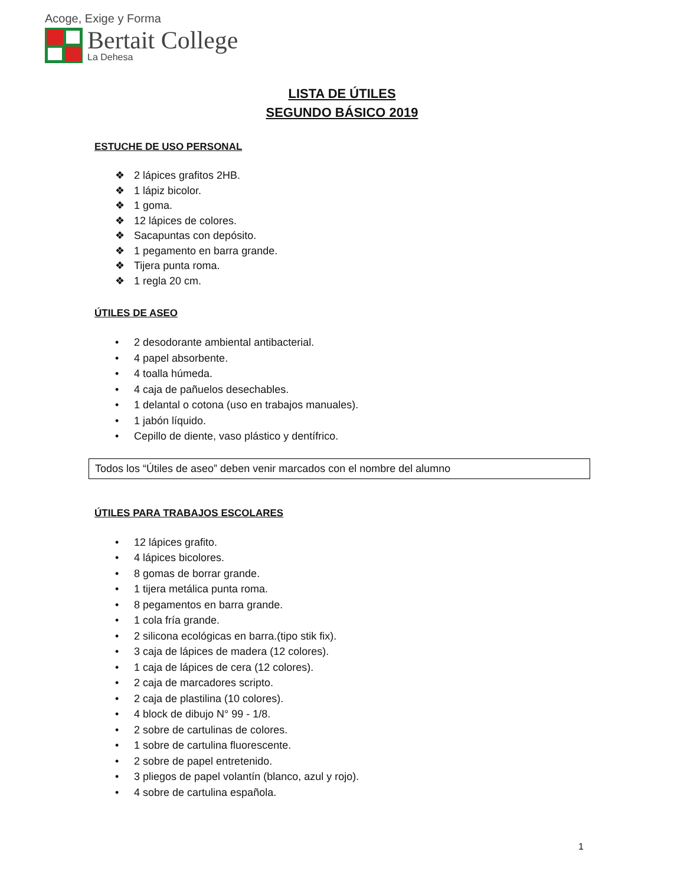Acoge, Exige y Forma
Bertait College
La Dehesa
LISTA DE ÚTILES
SEGUNDO BÁSICO 2019
ESTUCHE DE USO PERSONAL
❖ 2 lápices grafitos 2HB.
❖ 1 lápiz bicolor.
❖ 1 goma.
❖ 12 lápices de colores.
❖ Sacapuntas con depósito.
❖ 1 pegamento en barra grande.
❖ Tijera punta roma.
❖ 1 regla 20 cm.
ÚTILES DE ASEO
• 2 desodorante ambiental antibacterial.
• 4 papel absorbente.
• 4 toalla húmeda.
• 4 caja de pañuelos desechables.
• 1 delantal o cotona (uso en trabajos manuales).
• 1 jabón líquido.
• Cepillo de diente, vaso plástico y dentífrico.
Todos los “Útiles de aseo” deben venir marcados con el nombre del alumno
ÚTILES PARA TRABAJOS ESCOLARES
• 12 lápices grafito.
• 4 lápices bicolores.
• 8 gomas de borrar grande.
• 1 tijera metálica punta roma.
• 8 pegamentos en barra grande.
• 1 cola fría grande.
• 2 silicona ecológicas en barra.(tipo stik fix).
• 3 caja de lápices de madera (12 colores).
• 1 caja de lápices de cera (12 colores).
• 2 caja de marcadores scripto.
• 2 caja de plastilina (10 colores).
• 4 block de dibujo N° 99 - 1/8.
• 2 sobre de cartulinas de colores.
• 1 sobre de cartulina fluorescente.
• 2 sobre de papel entretenido.
• 3 pliegos de papel volantín (blanco, azul y rojo).
• 4 sobre de cartulina española.
1